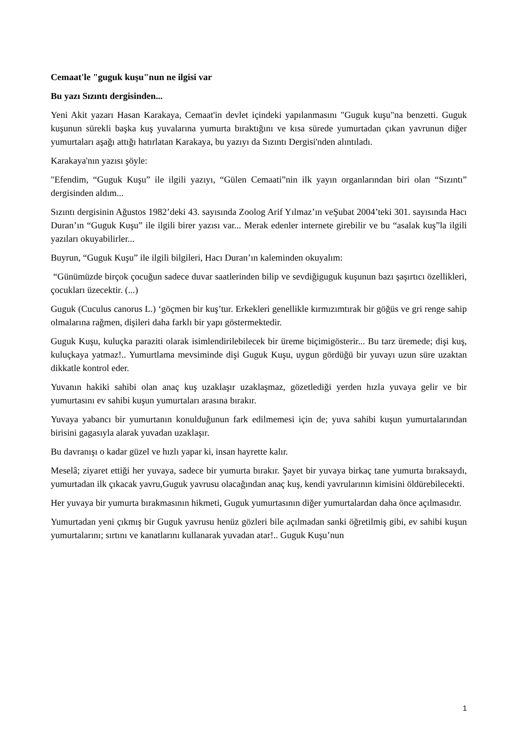Cemaat'le "guguk kuşu"nun ne ilgisi var
Bu yazı Sızıntı dergisinden...
Yeni Akit yazarı Hasan Karakaya, Cemaat'in devlet içindeki yapılanmasını "Guguk kuşu"na benzetti. Guguk kuşunun sürekli başka kuş yuvalarına yumurta bıraktığını ve kısa sürede yumurtadan çıkan yavrunun diğer yumurtaları aşağı attığı hatırlatan Karakaya, bu yazıyı da Sızıntı Dergisi'nden alıntıladı.
Karakaya'nın yazısı şöyle:
"Efendim, “Guguk Kuşu” ile ilgili yazıyı, “Gülen Cemaati”nin ilk yayın organlarından biri olan “Sızıntı” dergisinden aldım...
Sızıntı dergisinin Ağustos 1982’deki 43. sayısında Zoolog Arif Yılmaz’ın veŞubat 2004’teki 301. sayısında Hacı Duran’ın “Guguk Kuşu” ile ilgili birer yazısı var... Merak edenler internete girebilir ve bu “asalak kuş”la ilgili yazıları okuyabilirler...
Buyrun, “Guguk Kuşu” ile ilgili bilgileri, Hacı Duran’ın kaleminden okuyalım:
“Günümüzde birçok çocuğun sadece duvar saatlerinden bilip ve sevdiğiguguk kuşunun bazı şaşırtıcı özellikleri, çocukları üzecektir. (...)
Guguk (Cuculus canorus L.) ‘göçmen bir kuş’tur. Erkekleri genellikle kırmızımtırak bir göğüs ve gri renge sahip olmalarına rağmen, dişileri daha farklı bir yapı göstermektedir.
Guguk Kuşu, kuluçka paraziti olarak isimlendirilebilecek bir üreme biçimigösterir... Bu tarz üremede; dişi kuş, kuluçkaya yatmaz!.. Yumurtlama mevsiminde dişi Guguk Kuşu, uygun gördüğü bir yuvayı uzun süre uzaktan dikkatle kontrol eder.
Yuvanın hakiki sahibi olan anaç kuş uzaklaşır uzaklaşmaz, gözetlediği yerden hızla yuvaya gelir ve bir yumurtasını ev sahibi kuşun yumurtaları arasına bırakır.
Yuvaya yabancı bir yumurtanın konulduğunun fark edilmemesi için de; yuva sahibi kuşun yumurtalarından birisini gagasıyla alarak yuvadan uzaklaşır.
Bu davranışı o kadar güzel ve hızlı yapar ki, insan hayrette kalır.
Meselâ; ziyaret ettiği her yuvaya, sadece bir yumurta bırakır. Şayet bir yuvaya birkaç tane yumurta bıraksaydı, yumurtadan ilk çıkacak yavru,Guguk yavrusu olacağından anaç kuş, kendi yavrularının kimisini öldürebilecekti.
Her yuvaya bir yumurta bırakmasının hikmeti, Guguk yumurtasının diğer yumurtalardan daha önce açılmasıdır.
Yumurtadan yeni çıkmış bir Guguk yavrusu henüz gözleri bile açılmadan sanki öğretilmiş gibi, ev sahibi kuşun yumurtalarını; sırtını ve kanatlarını kullanarak yuvadan atar!.. Guguk Kuşu’nun
1